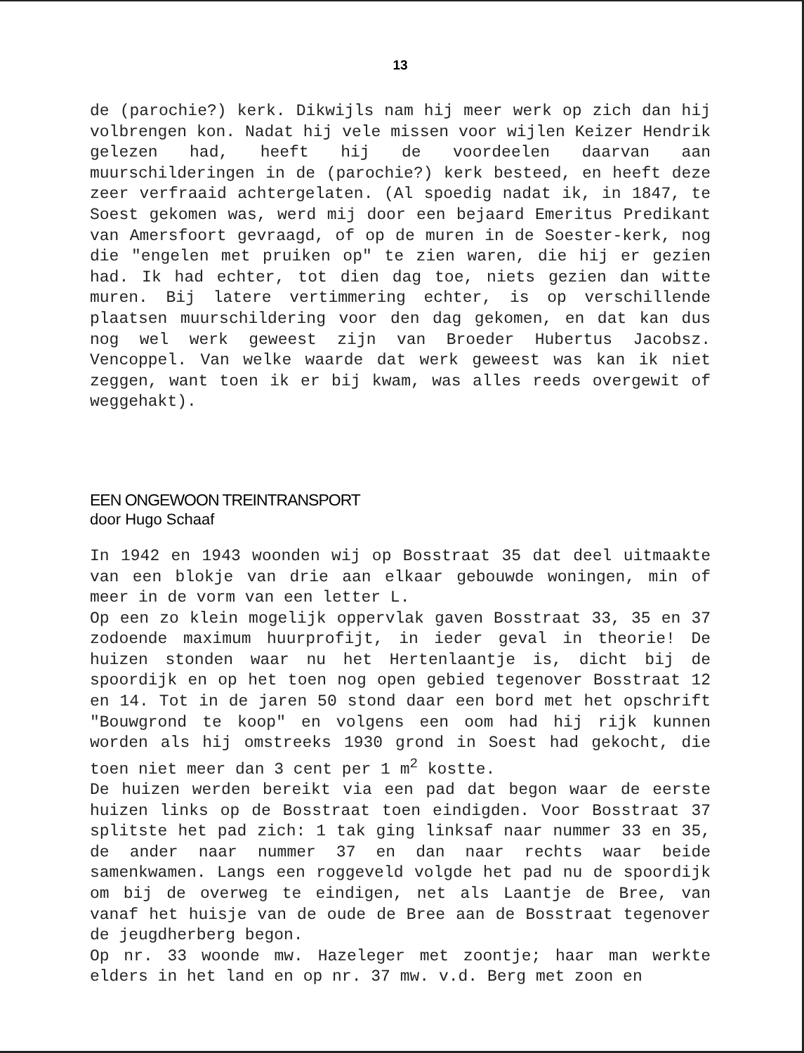13
de (parochie?) kerk. Dikwijls nam hij meer werk op zich dan hij volbrengen kon. Nadat hij vele missen voor wijlen Keizer Hendrik gelezen had, heeft hij de voordeelen daarvan aan muurschilderingen in de (parochie?) kerk besteed, en heeft deze zeer verfraaid achtergelaten. (Al spoedig nadat ik, in 1847, te Soest gekomen was, werd mij door een bejaard Emeritus Predikant van Amersfoort gevraagd, of op de muren in de Soester-kerk, nog die "engelen met pruiken op" te zien waren, die hij er gezien had. Ik had echter, tot dien dag toe, niets gezien dan witte muren. Bij latere vertimmering echter, is op verschillende plaatsen muurschildering voor den dag gekomen, en dat kan dus nog wel werk geweest zijn van Broeder Hubertus Jacobsz. Vencoppel. Van welke waarde dat werk geweest was kan ik niet zeggen, want toen ik er bij kwam, was alles reeds overgewit of weggehakt).
EEN ONGEWOON TREINTRANSPORT
door Hugo Schaaf
In 1942 en 1943 woonden wij op Bosstraat 35 dat deel uitmaakte van een blokje van drie aan elkaar gebouwde woningen, min of meer in de vorm van een letter L.
Op een zo klein mogelijk oppervlak gaven Bosstraat 33, 35 en 37 zodoende maximum huurprofijt, in ieder geval in theorie! De huizen stonden waar nu het Hertenlaantje is, dicht bij de spoordijk en op het toen nog open gebied tegenover Bosstraat 12 en 14. Tot in de jaren 50 stond daar een bord met het opschrift "Bouwgrond te koop" en volgens een oom had hij rijk kunnen worden als hij omstreeks 1930 grond in Soest had gekocht, die toen niet meer dan 3 cent per 1 m<sup>2</sup> kostte.
De huizen werden bereikt via een pad dat begon waar de eerste huizen links op de Bosstraat toen eindigden. Voor Bosstraat 37 splitste het pad zich: 1 tak ging linksaf naar nummer 33 en 35, de ander naar nummer 37 en dan naar rechts waar beide samenkwamen. Langs een roggeveld volgde het pad nu de spoordijk om bij de overweg te eindigen, net als Laantje de Bree, van vanaf het huisje van de oude de Bree aan de Bosstraat tegenover de jeugdherberg begon.
Op nr. 33 woonde mw. Hazeleger met zoontje; haar man werkte elders in het land en op nr. 37 mw. v.d. Berg met zoon en